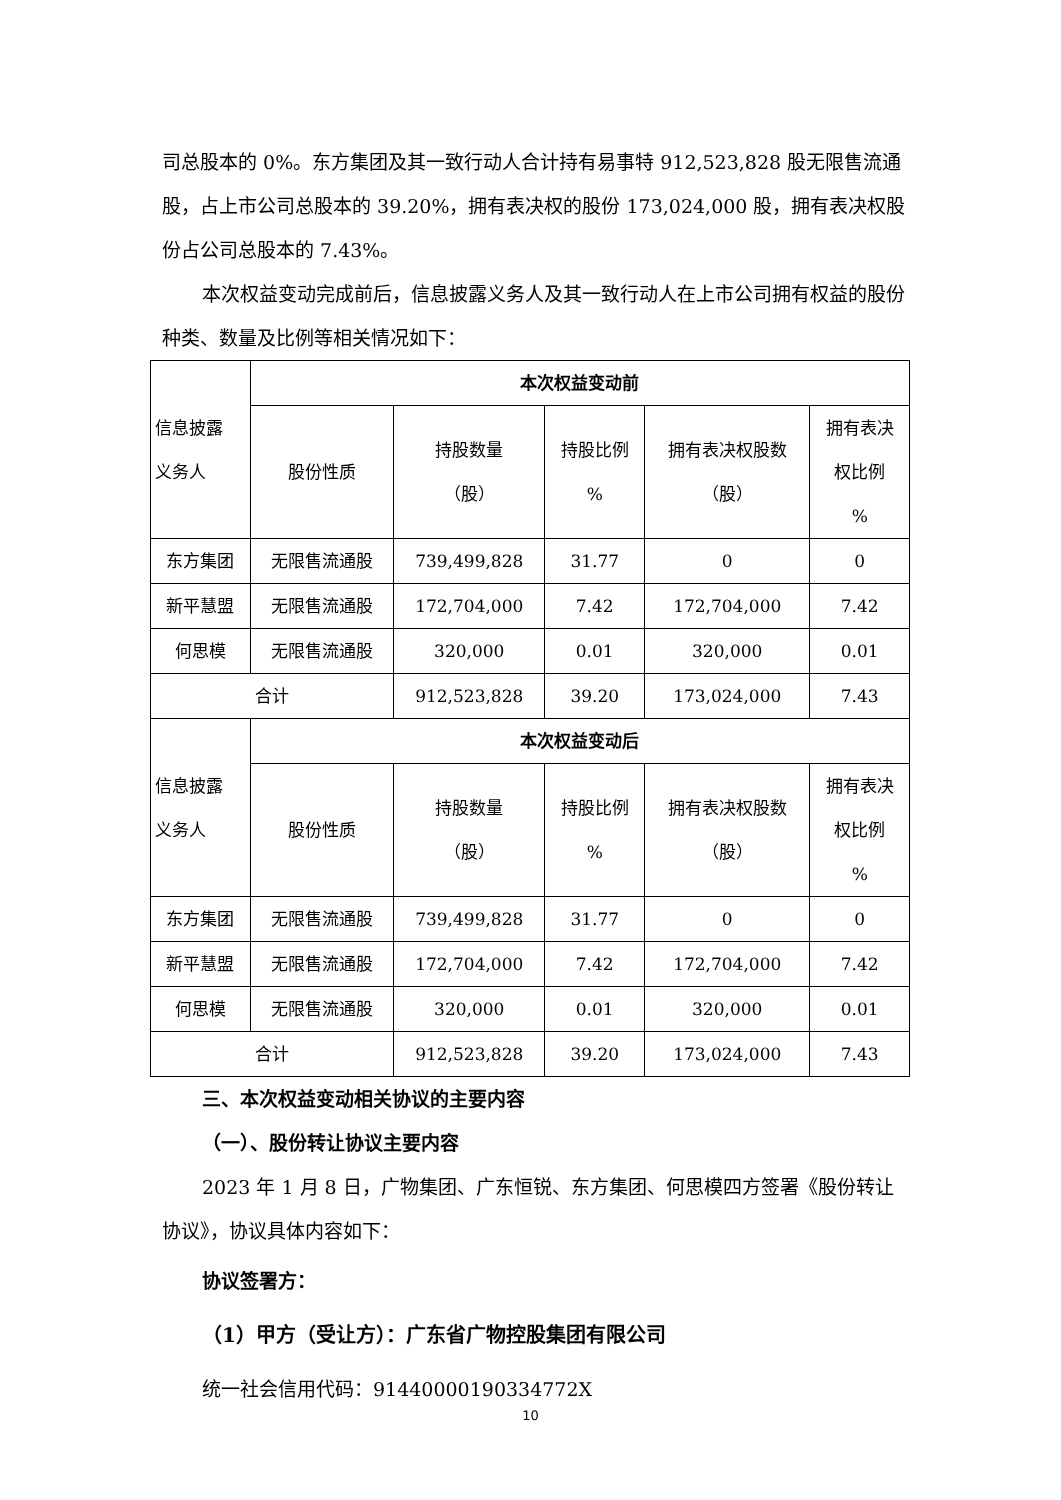司总股本的 0%。东方集团及其一致行动人合计持有易事特 912,523,828 股无限售流通股，占上市公司总股本的 39.20%，拥有表决权的股份 173,024,000 股，拥有表决权股份占公司总股本的 7.43%。
本次权益变动完成前后，信息披露义务人及其一致行动人在上市公司拥有权益的股份种类、数量及比例等相关情况如下：
| 信息披露 义务人 | 本次权益变动前 | | | | |
| | 股份性质 | 持股数量 （股） | 持股比例 % | 拥有表决权股数 （股） | 拥有表决 权比例 % |
| 东方集团 | 无限售流通股 | 739,499,828 | 31.77 | 0 | 0 |
| 新平慧盟 | 无限售流通股 | 172,704,000 | 7.42 | 172,704,000 | 7.42 |
| 何思模 | 无限售流通股 | 320,000 | 0.01 | 320,000 | 0.01 |
| 合计 | | 912,523,828 | 39.20 | 173,024,000 | 7.43 |
| 信息披露 义务人 | 本次权益变动后 | | | | |
| | 股份性质 | 持股数量 （股） | 持股比例 % | 拥有表决权股数 （股） | 拥有表决 权比例 % |
| 东方集团 | 无限售流通股 | 739,499,828 | 31.77 | 0 | 0 |
| 新平慧盟 | 无限售流通股 | 172,704,000 | 7.42 | 172,704,000 | 7.42 |
| 何思模 | 无限售流通股 | 320,000 | 0.01 | 320,000 | 0.01 |
| 合计 | | 912,523,828 | 39.20 | 173,024,000 | 7.43 |
三、本次权益变动相关协议的主要内容
（一）、股份转让协议主要内容
2023 年 1 月 8 日，广物集团、广东恒锐、东方集团、何思模四方签署《股份转让协议》，协议具体内容如下：
协议签署方：
（1）甲方（受让方）：广东省广物控股集团有限公司
统一社会信用代码：91440000190334772X
10